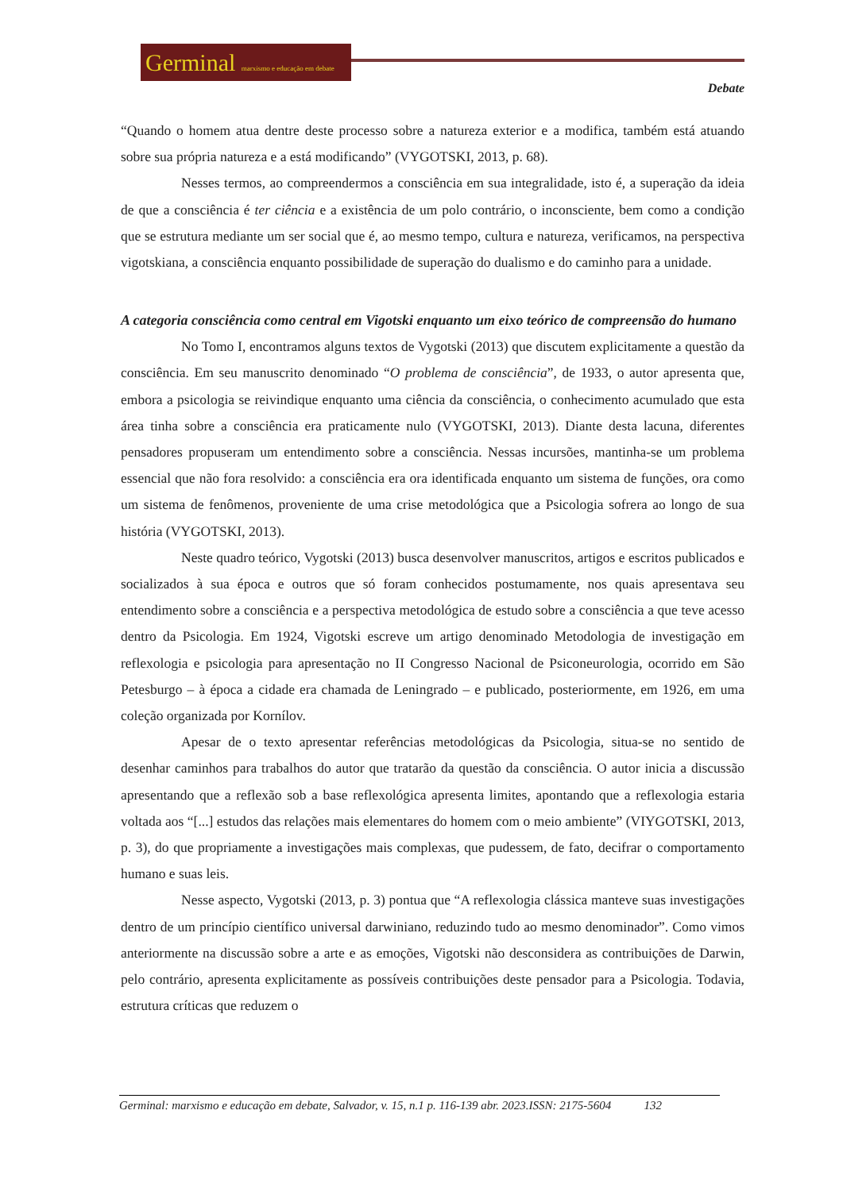Germinal marxismo e educação em debate
Debate
“Quando o homem atua dentre deste processo sobre a natureza exterior e a modifica, também está atuando sobre sua própria natureza e a está modificando” (VYGOTSKI, 2013, p. 68).
Nesses termos, ao compreendermos a consciência em sua integralidade, isto é, a superação da ideia de que a consciência é ter ciência e a existência de um polo contrário, o inconsciente, bem como a condição que se estrutura mediante um ser social que é, ao mesmo tempo, cultura e natureza, verificamos, na perspectiva vigotskiana, a consciência enquanto possibilidade de superação do dualismo e do caminho para a unidade.
A categoria consciência como central em Vigotski enquanto um eixo teórico de compreensão do humano
No Tomo I, encontramos alguns textos de Vygotski (2013) que discutem explicitamente a questão da consciência. Em seu manuscrito denominado “O problema de consciência”, de 1933, o autor apresenta que, embora a psicologia se reivindique enquanto uma ciência da consciência, o conhecimento acumulado que esta área tinha sobre a consciência era praticamente nulo (VYGOTSKI, 2013). Diante desta lacuna, diferentes pensadores propuseram um entendimento sobre a consciência. Nessas incursões, mantinha-se um problema essencial que não fora resolvido: a consciência era ora identificada enquanto um sistema de funções, ora como um sistema de fenômenos, proveniente de uma crise metodológica que a Psicologia sofrera ao longo de sua história (VYGOTSKI, 2013).
Neste quadro teórico, Vygotski (2013) busca desenvolver manuscritos, artigos e escritos publicados e socializados à sua época e outros que só foram conhecidos postumamente, nos quais apresentava seu entendimento sobre a consciência e a perspectiva metodológica de estudo sobre a consciência a que teve acesso dentro da Psicologia. Em 1924, Vigotski escreve um artigo denominado Metodologia de investigação em reflexologia e psicologia para apresentação no II Congresso Nacional de Psiconeurologia, ocorrido em São Petesburgo – à época a cidade era chamada de Leningrado – e publicado, posteriormente, em 1926, em uma coleção organizada por Kornílov.
Apesar de o texto apresentar referências metodológicas da Psicologia, situa-se no sentido de desenhar caminhos para trabalhos do autor que tratarão da questão da consciência. O autor inicia a discussão apresentando que a reflexão sob a base reflexológica apresenta limites, apontando que a reflexologia estaria voltada aos “[...] estudos das relações mais elementares do homem com o meio ambiente” (VIYGOTSKI, 2013, p. 3), do que propriamente a investigações mais complexas, que pudessem, de fato, decifrar o comportamento humano e suas leis.
Nesse aspecto, Vygotski (2013, p. 3) pontua que “A reflexologia clássica manteve suas investigações dentro de um princípio científico universal darwiniano, reduzindo tudo ao mesmo denominador”. Como vimos anteriormente na discussão sobre a arte e as emoções, Vigotski não desconsidera as contribuições de Darwin, pelo contrário, apresenta explicitamente as possíveis contribuições deste pensador para a Psicologia. Todavia, estrutura críticas que reduzem o
Germinal: marxismo e educação em debate, Salvador, v. 15, n.1 p. 116-139 abr. 2023.ISSN: 2175-5604 132